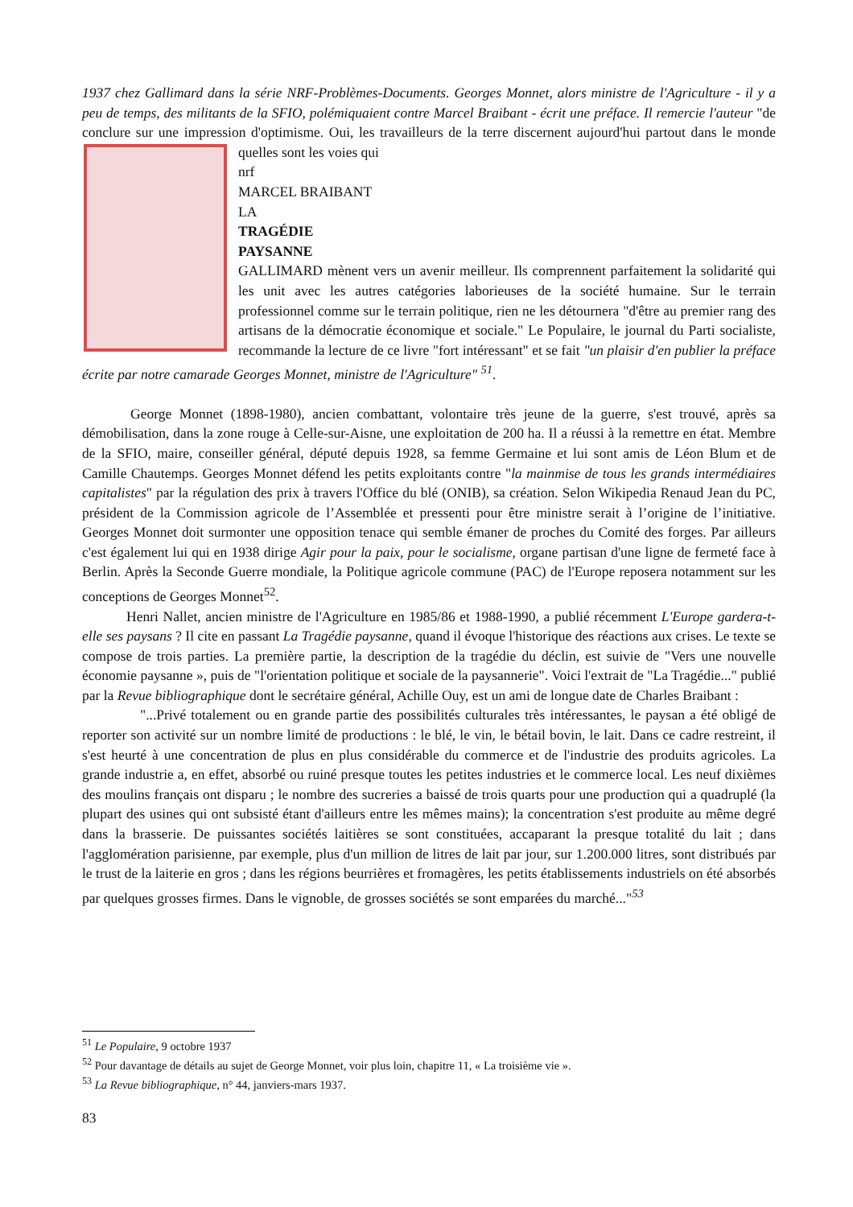1937 chez Gallimard dans la série NRF-Problèmes-Documents. Georges Monnet, alors ministre de l'Agriculture - il y a peu de temps, des militants de la SFIO, polémiquaient contre Marcel Braibant - écrit une préface. Il remercie l'auteur "de conclure sur une impression d'optimisme. Oui, les travailleurs de la terre discernent aujourd'hui partout dans le monde quelles sont les voies qui
nrf
MARCEL BRAIBANT
LA
TRAGÉDIE
PAYSANNE
GALLIMARD mènent vers un avenir meilleur. Ils comprennent parfaitement la solidarité qui les unit avec les autres catégories laborieuses de la société humaine. Sur le terrain professionnel comme sur le terrain politique, rien ne les détournera "d'être au premier rang des artisans de la démocratie économique et sociale." Le Populaire, le journal du Parti socialiste, recommande la lecture de ce livre "fort intéressant" et se fait "un plaisir d'en publier la préface écrite par notre camarade Georges Monnet, ministre de l'Agriculture" <sup>51</sup>.
George Monnet (1898-1980), ancien combattant, volontaire très jeune de la guerre, s'est trouvé, après sa démobilisation, dans la zone rouge à Celle-sur-Aisne, une exploitation de 200 ha. Il a réussi à la remettre en état. Membre de la SFIO, maire, conseiller général, député depuis 1928, sa femme Germaine et lui sont amis de Léon Blum et de Camille Chautemps. Georges Monnet défend les petits exploitants contre "la mainmise de tous les grands intermédiaires capitalistes" par la régulation des prix à travers l'Office du blé (ONIB), sa création. Selon Wikipedia Renaud Jean du PC, président de la Commission agricole de l’Assemblée et pressenti pour être ministre serait à l’origine de l’initiative. Georges Monnet doit surmonter une opposition tenace qui semble émaner de proches du Comité des forges. Par ailleurs c'est également lui qui en 1938 dirige Agir pour la paix, pour le socialisme, organe partisan d'une ligne de fermeté face à Berlin. Après la Seconde Guerre mondiale, la Politique agricole commune (PAC) de l'Europe reposera notamment sur les conceptions de Georges Monnet<sup>52</sup>.
Henri Nallet, ancien ministre de l'Agriculture en 1985/86 et 1988-1990, a publié récemment L'Europe gardera-t-elle ses paysans ? Il cite en passant La Tragédie paysanne, quand il évoque l'historique des réactions aux crises. Le texte se compose de trois parties. La première partie, la description de la tragédie du déclin, est suivie de "Vers une nouvelle économie paysanne », puis de "l'orientation politique et sociale de la paysannerie". Voici l'extrait de "La Tragédie..." publié par la Revue bibliographique dont le secrétaire général, Achille Ouy, est un ami de longue date de Charles Braibant :
"...Privé totalement ou en grande partie des possibilités culturales très intéressantes, le paysan a été obligé de reporter son activité sur un nombre limité de productions : le blé, le vin, le bétail bovin, le lait. Dans ce cadre restreint, il s'est heurté à une concentration de plus en plus considérable du commerce et de l'industrie des produits agricoles. La grande industrie a, en effet, absorbé ou ruiné presque toutes les petites industries et le commerce local. Les neuf dixièmes des moulins français ont disparu ; le nombre des sucreries a baissé de trois quarts pour une production qui a quadruplé (la plupart des usines qui ont subsisté étant d'ailleurs entre les mêmes mains); la concentration s'est produite au même degré dans la brasserie. De puissantes sociétés laitières se sont constituées, accaparant la presque totalité du lait ; dans l'agglomération parisienne, par exemple, plus d'un million de litres de lait par jour, sur 1.200.000 litres, sont distribués par le trust de la laiterie en gros ; dans les régions beurrières et fromagères, les petits établissements industriels on été absorbés par quelques grosses firmes. Dans le vignoble, de grosses sociétés se sont emparées du marché..."<sup>53</sup>
<sup>51</sup> Le Populaire, 9 octobre 1937
<sup>52</sup> Pour davantage de détails au sujet de George Monnet, voir plus loin, chapitre 11, « La troisième vie ».
<sup>53</sup> La Revue bibliographique, n° 44, janviers-mars 1937.
83